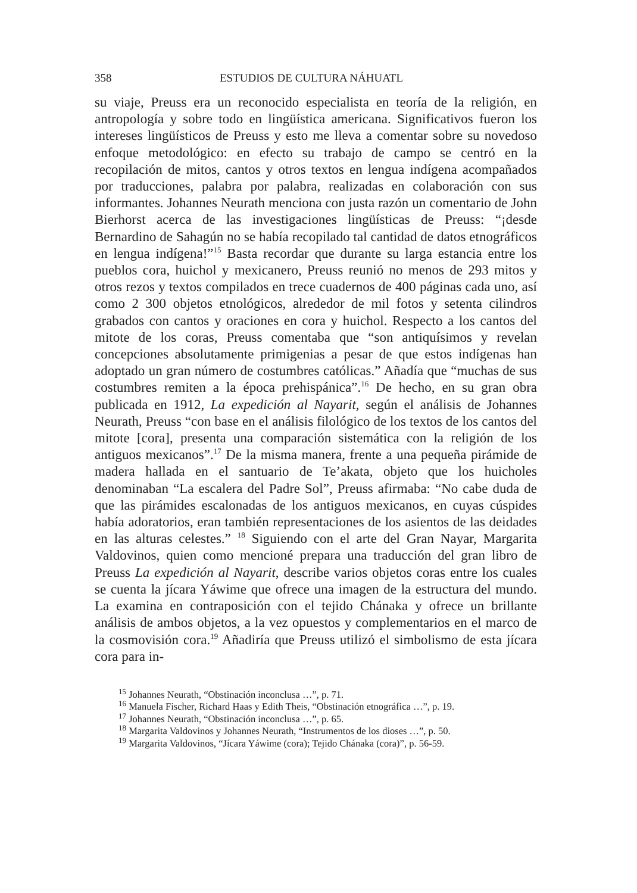358 ESTUDIOS DE CULTURA NÁHUATL
su viaje, Preuss era un reconocido especialista en teoría de la religión, en antropología y sobre todo en lingüística americana. Significativos fueron los intereses lingüísticos de Preuss y esto me lleva a comentar sobre su novedoso enfoque metodológico: en efecto su trabajo de campo se centró en la recopilación de mitos, cantos y otros textos en lengua indígena acompañados por traducciones, palabra por palabra, realizadas en colaboración con sus informantes. Johannes Neurath menciona con justa razón un comentario de John Bierhorst acerca de las investigaciones lingüísticas de Preuss: “¡desde Bernardino de Sahagún no se había recopilado tal cantidad de datos etnográficos en lengua indígena!”<sup>15</sup> Basta recordar que durante su larga estancia entre los pueblos cora, huichol y mexicanero, Preuss reunió no menos de 293 mitos y otros rezos y textos compilados en trece cuadernos de 400 páginas cada uno, así como 2 300 objetos etnológicos, alrededor de mil fotos y setenta cilindros grabados con cantos y oraciones en cora y huichol. Respecto a los cantos del mitote de los coras, Preuss comentaba que “son antiquísimos y revelan concepciones absolutamente primigenias a pesar de que estos indígenas han adoptado un gran número de costumbres católicas.” Añadía que “muchas de sus costumbres remiten a la época prehispánica”.<sup>16</sup> De hecho, en su gran obra publicada en 1912, La expedición al Nayarit, según el análisis de Johannes Neurath, Preuss “con base en el análisis filológico de los textos de los cantos del mitote [cora], presenta una comparación sistemática con la religión de los antiguos mexicanos”.<sup>17</sup> De la misma manera, frente a una pequeña pirámide de madera hallada en el santuario de Te’akata, objeto que los huicholes denominaban “La escalera del Padre Sol”, Preuss afirmaba: “No cabe duda de que las pirámides escalonadas de los antiguos mexicanos, en cuyas cúspides había adoratorios, eran también representaciones de los asientos de las deidades en las alturas celestes.” <sup>18</sup> Siguiendo con el arte del Gran Nayar, Margarita Valdovinos, quien como mencioné prepara una traducción del gran libro de Preuss La expedición al Nayarit, describe varios objetos coras entre los cuales se cuenta la jícara Yáwime que ofrece una imagen de la estructura del mundo. La examina en contraposición con el tejido Chánaka y ofrece un brillante análisis de ambos objetos, a la vez opuestos y complementarios en el marco de la cosmovisión cora.<sup>19</sup> Añadiría que Preuss utilizó el simbolismo de esta jícara cora para in-
<sup>15</sup> Johannes Neurath, “Obstinación inconclusa …”, p. 71.
<sup>16</sup> Manuela Fischer, Richard Haas y Edith Theis, “Obstinación etnográfica …”, p. 19.
<sup>17</sup> Johannes Neurath, “Obstinación inconclusa …”, p. 65.
<sup>18</sup> Margarita Valdovinos y Johannes Neurath, “Instrumentos de los dioses …”, p. 50.
<sup>19</sup> Margarita Valdovinos, “Jícara Yáwime (cora); Tejido Chánaka (cora)”, p. 56-59.